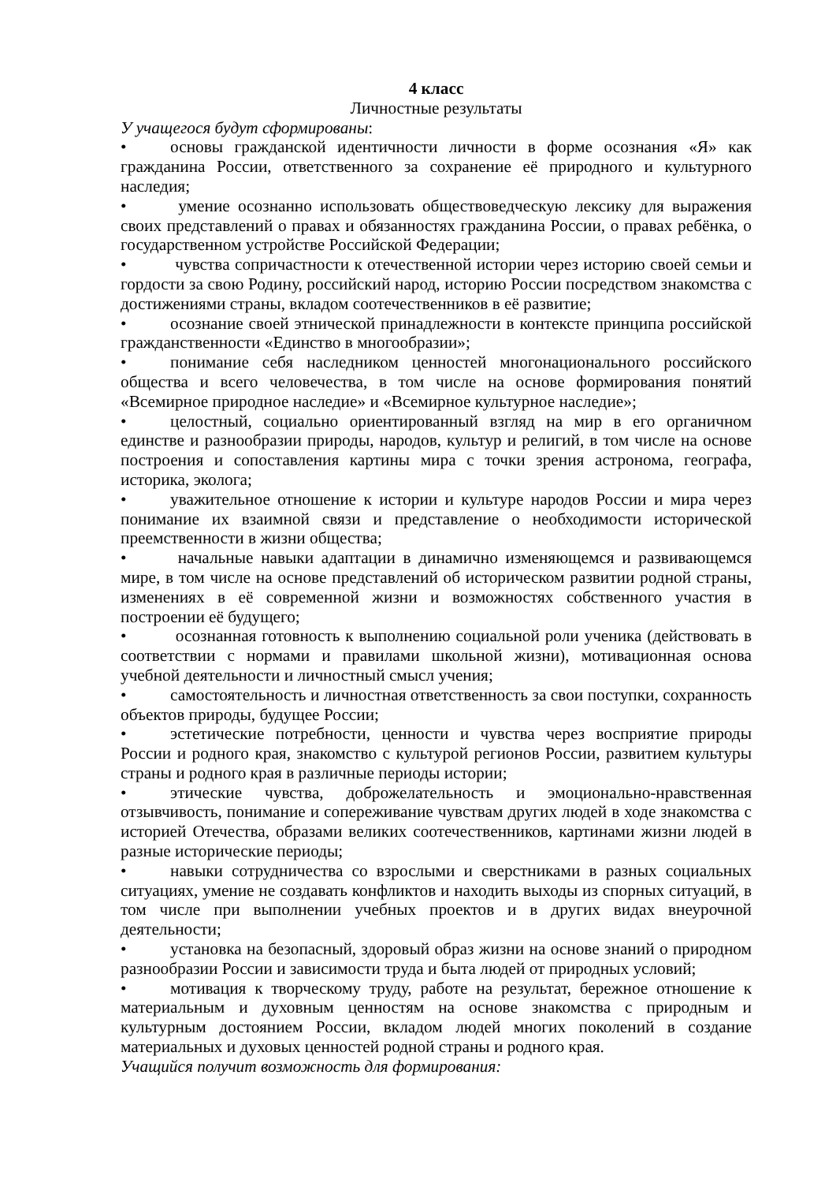4 класс
Личностные результаты
У учащегося будут сформированы:
• основы гражданской идентичности личности в форме осознания «Я» как гражданина России, ответственного за сохранение её природного и культурного наследия;
• умение осознанно использовать обществоведческую лексику для выражения своих представлений о правах и обязанностях гражданина России, о правах ребёнка, о государственном устройстве Российской Федерации;
• чувства сопричастности к отечественной истории через историю своей семьи и гордости за свою Родину, российский народ, историю России посредством знакомства с достижениями страны, вкладом соотечественников в её развитие;
• осознание своей этнической принадлежности в контексте принципа российской гражданственности «Единство в многообразии»;
• понимание себя наследником ценностей многонационального российского общества и всего человечества, в том числе на основе формирования понятий «Всемирное природное наследие» и «Всемирное культурное наследие»;
• целостный, социально ориентированный взгляд на мир в его органичном единстве и разнообразии природы, народов, культур и религий, в том числе на основе построения и сопоставления картины мира с точки зрения астронома, географа, историка, эколога;
• уважительное отношение к истории и культуре народов России и мира через понимание их взаимной связи и представление о необходимости исторической преемственности в жизни общества;
• начальные навыки адаптации в динамично изменяющемся и развивающемся мире, в том числе на основе представлений об историческом развитии родной страны, изменениях в её современной жизни и возможностях собственного участия в построении её будущего;
• осознанная готовность к выполнению социальной роли ученика (действовать в соответствии с нормами и правилами школьной жизни), мотивационная основа учебной деятельности и личностный смысл учения;
• самостоятельность и личностная ответственность за свои поступки, сохранность объектов природы, будущее России;
• эстетические потребности, ценности и чувства через восприятие природы России и родного края, знакомство с культурой регионов России, развитием культуры страны и родного края в различные периоды истории;
• этические чувства, доброжелательность и эмоционально-нравственная отзывчивость, понимание и сопереживание чувствам других людей в ходе знакомства с историей Отечества, образами великих соотечественников, картинами жизни людей в разные исторические периоды;
• навыки сотрудничества со взрослыми и сверстниками в разных социальных ситуациях, умение не создавать конфликтов и находить выходы из спорных ситуаций, в том числе при выполнении учебных проектов и в других видах внеурочной деятельности;
• установка на безопасный, здоровый образ жизни на основе знаний о природном разнообразии России и зависимости труда и быта людей от природных условий;
• мотивация к творческому труду, работе на результат, бережное отношение к материальным и духовным ценностям на основе знакомства с природным и культурным достоянием России, вкладом людей многих поколений в создание материальных и духовых ценностей родной страны и родного края.
Учащийся получит возможность для формирования: